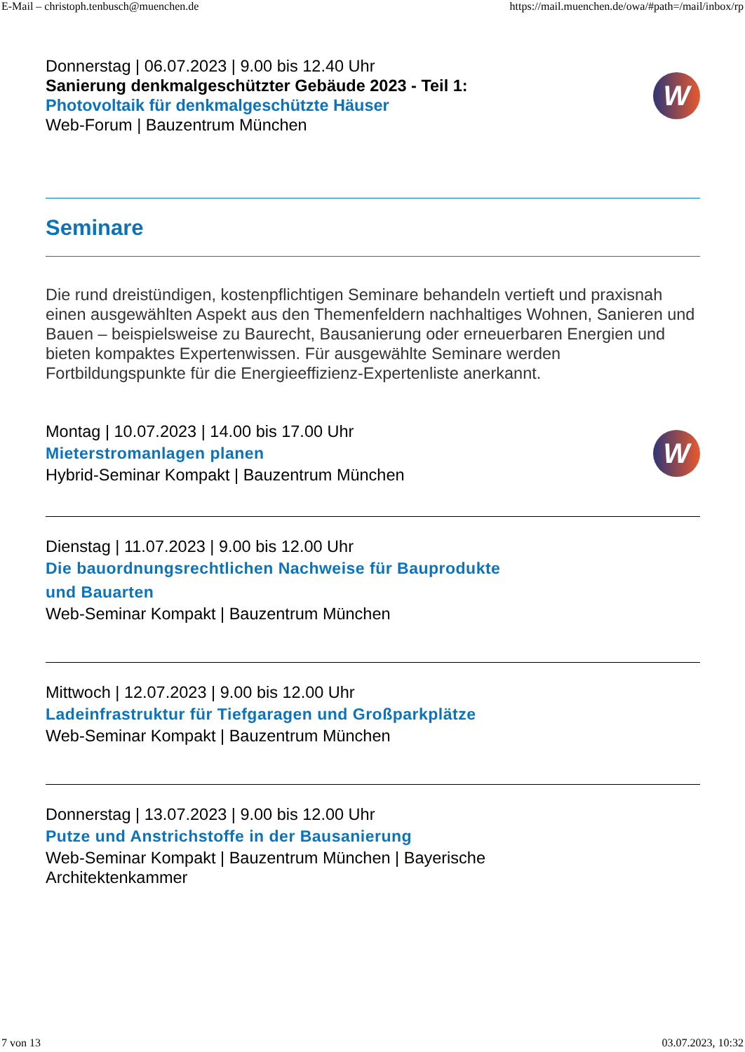E-Mail – christoph.tenbusch@muenchen.de https://mail.muenchen.de/owa/#path=/mail/inbox/rp
Donnerstag | 06.07.2023 | 9.00 bis 12.40 Uhr
Sanierung denkmalgeschützter Gebäude 2023 - Teil 1:
Photovoltaik für denkmalgeschützte Häuser
Web-Forum | Bauzentrum München
W
Seminare
Die rund dreistündigen, kostenpflichtigen Seminare behandeln vertieft und praxisnah einen ausgewählten Aspekt aus den Themenfeldern nachhaltiges Wohnen, Sanieren und Bauen – beispielsweise zu Baurecht, Bausanierung oder erneuerbaren Energien und bieten kompaktes Expertenwissen. Für ausgewählte Seminare werden Fortbildungspunkte für die Energieeffizienz-Expertenliste anerkannt.
Montag | 10.07.2023 | 14.00 bis 17.00 Uhr
Mieterstromanlagen planen
Hybrid-Seminar Kompakt | Bauzentrum München
W
Dienstag | 11.07.2023 | 9.00 bis 12.00 Uhr
Die bauordnungsrechtlichen Nachweise für Bauprodukte
und Bauarten
Web-Seminar Kompakt | Bauzentrum München
Mittwoch | 12.07.2023 | 9.00 bis 12.00 Uhr
Ladeinfrastruktur für Tiefgaragen und Großparkplätze
Web-Seminar Kompakt | Bauzentrum München
Donnerstag | 13.07.2023 | 9.00 bis 12.00 Uhr
Putze und Anstrichstoffe in der Bausanierung
Web-Seminar Kompakt | Bauzentrum München | Bayerische
Architektenkammer
7 von 13 03.07.2023, 10:32